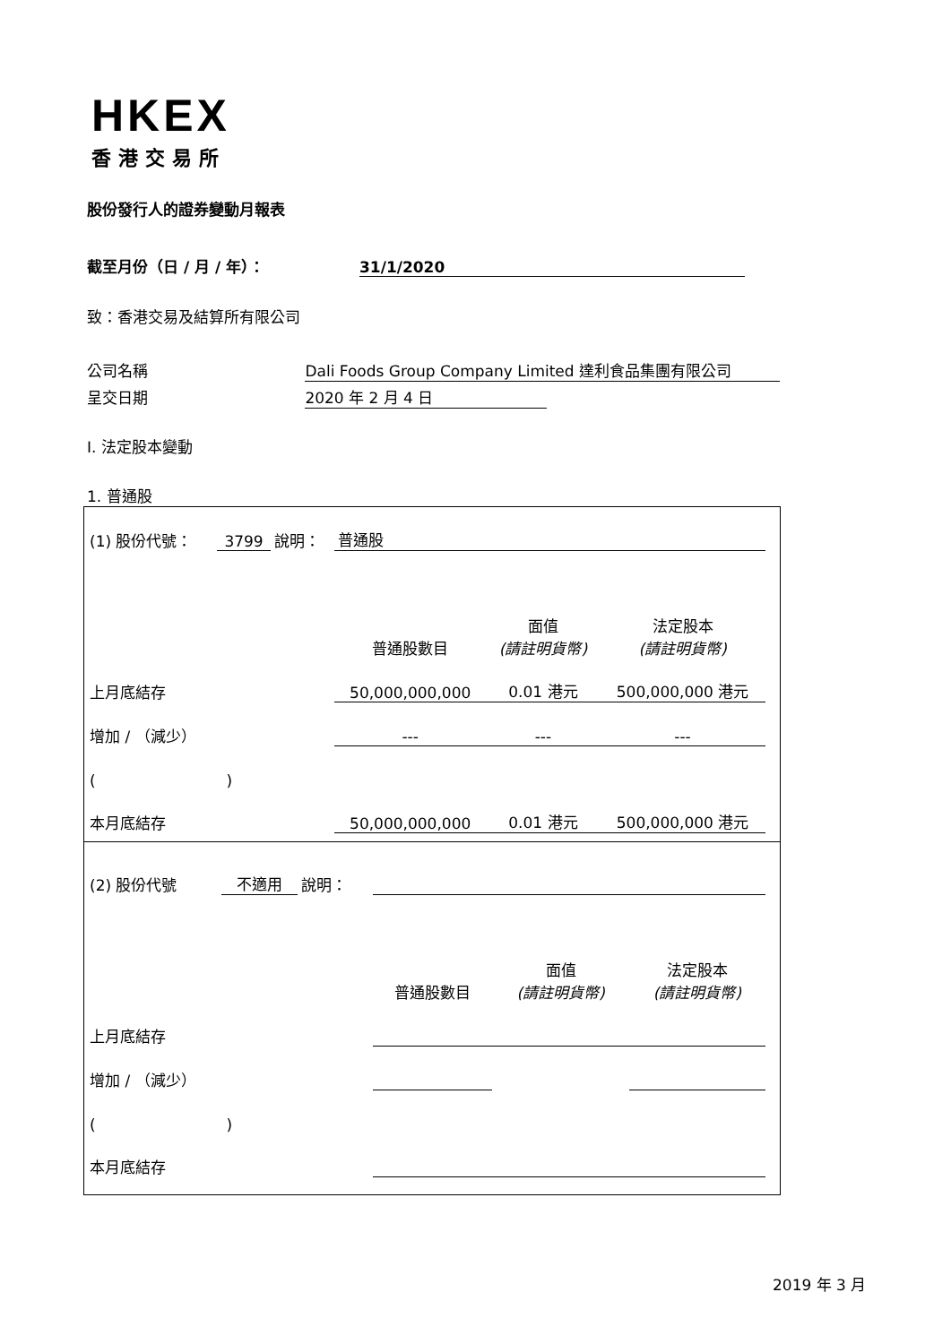HKEX
香港交易所
股份發行人的證券變動月報表
截至月份（日 / 月 / 年）： 31/1/2020
致：香港交易及結算所有限公司
公司名稱 Dali Foods Group Company Limited 達利食品集團有限公司
呈交日期 2020 年 2 月 4 日
I. 法定股本變動
1. 普通股
| (1) 股份代號： | 3799 | 說明： | 普通股 | | |
| | | | 普通股數目 | 面值 (請註明貨幣) | 法定股本 (請註明貨幣) |
| 上月底結存 | | | 50,000,000,000 | 0.01 港元 | 500,000,000 港元 |
| 增加 / （減少） | | | --- | --- | --- |
| ( ) | | | | | |
| 本月底結存 | | | 50,000,000,000 | 0.01 港元 | 500,000,000 港元 |
| (2) 股份代號 | 不適用 | 說明： | | | |
| | | | 普通股數目 | 面值 (請註明貨幣) | 法定股本 (請註明貨幣) |
| 上月底結存 | | | | | |
| 增加 / （減少） | | | | | |
| ( ) | | | | | |
| 本月底結存 | | | | | |
2019 年 3 月